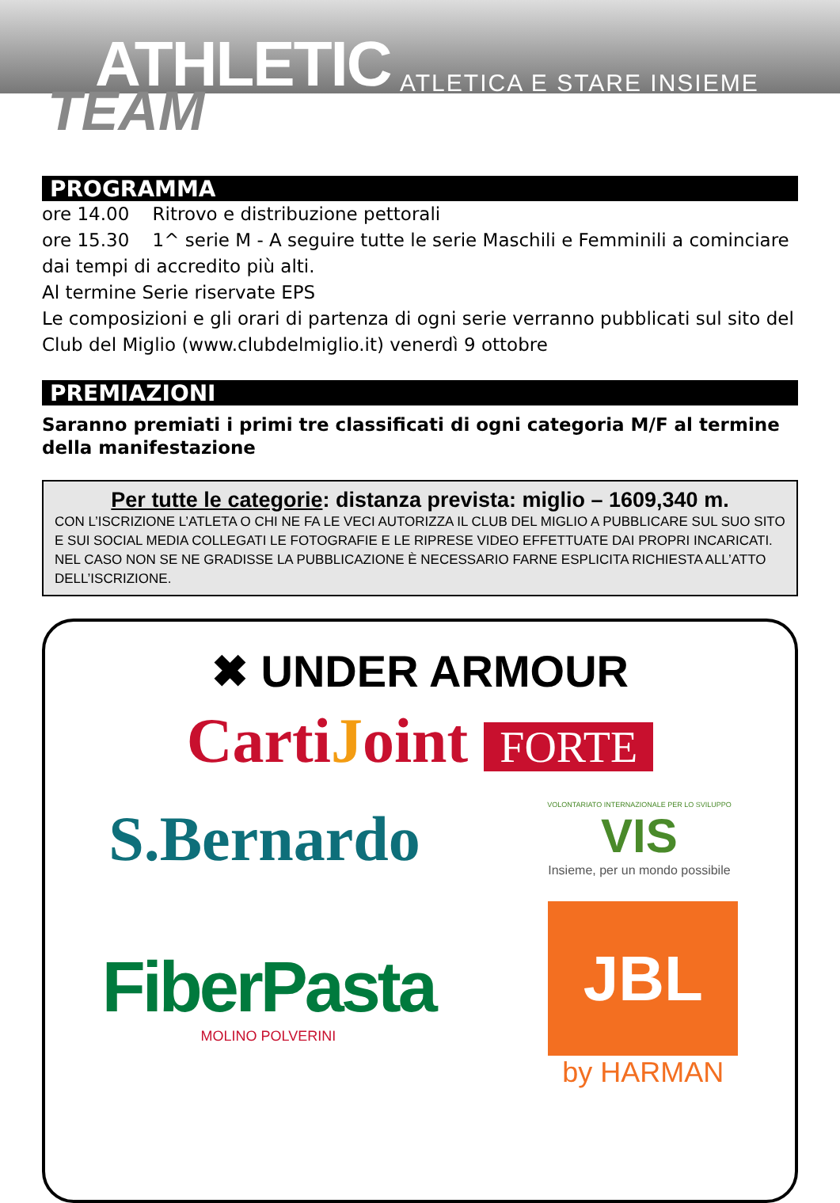ATHLETIC
TEAM ATLETICA E STARE INSIEME
PROGRAMMA
ore 14.00 Ritrovo e distribuzione pettorali
ore 15.30 1^ serie M - A seguire tutte le serie Maschili e Femminili a cominciare dai tempi di accredito più alti.
Al termine Serie riservate EPS
Le composizioni e gli orari di partenza di ogni serie verranno pubblicati sul sito del Club del Miglio (www.clubdelmiglio.it) venerdì 9 ottobre
PREMIAZIONI
Saranno premiati i primi tre classificati di ogni categoria M/F al termine della manifestazione
Per tutte le categorie: distanza prevista: miglio – 1609,340 m.
CON L’ISCRIZIONE L’ATLETA O CHI NE FA LE VECI AUTORIZZA IL CLUB DEL MIGLIO A PUBBLICARE SUL SUO SITO E SUI SOCIAL MEDIA COLLEGATI LE FOTOGRAFIE E LE RIPRESE VIDEO EFFETTUATE DAI PROPRI INCARICATI. NEL CASO NON SE NE GRADISSE LA PUBBLICAZIONE È NECESSARIO FARNE ESPLICITA RICHIESTA ALL’ATTO DELL’ISCRIZIONE.
✖ UNDER ARMOUR
CartiJoint FORTE
S.Bernardo
VOLONTARIATO INTERNAZIONALE PER LO SVILUPPO
VIS
Insieme, per un mondo possibile
FiberPasta
MOLINO POLVERINI
JBL
by HARMAN